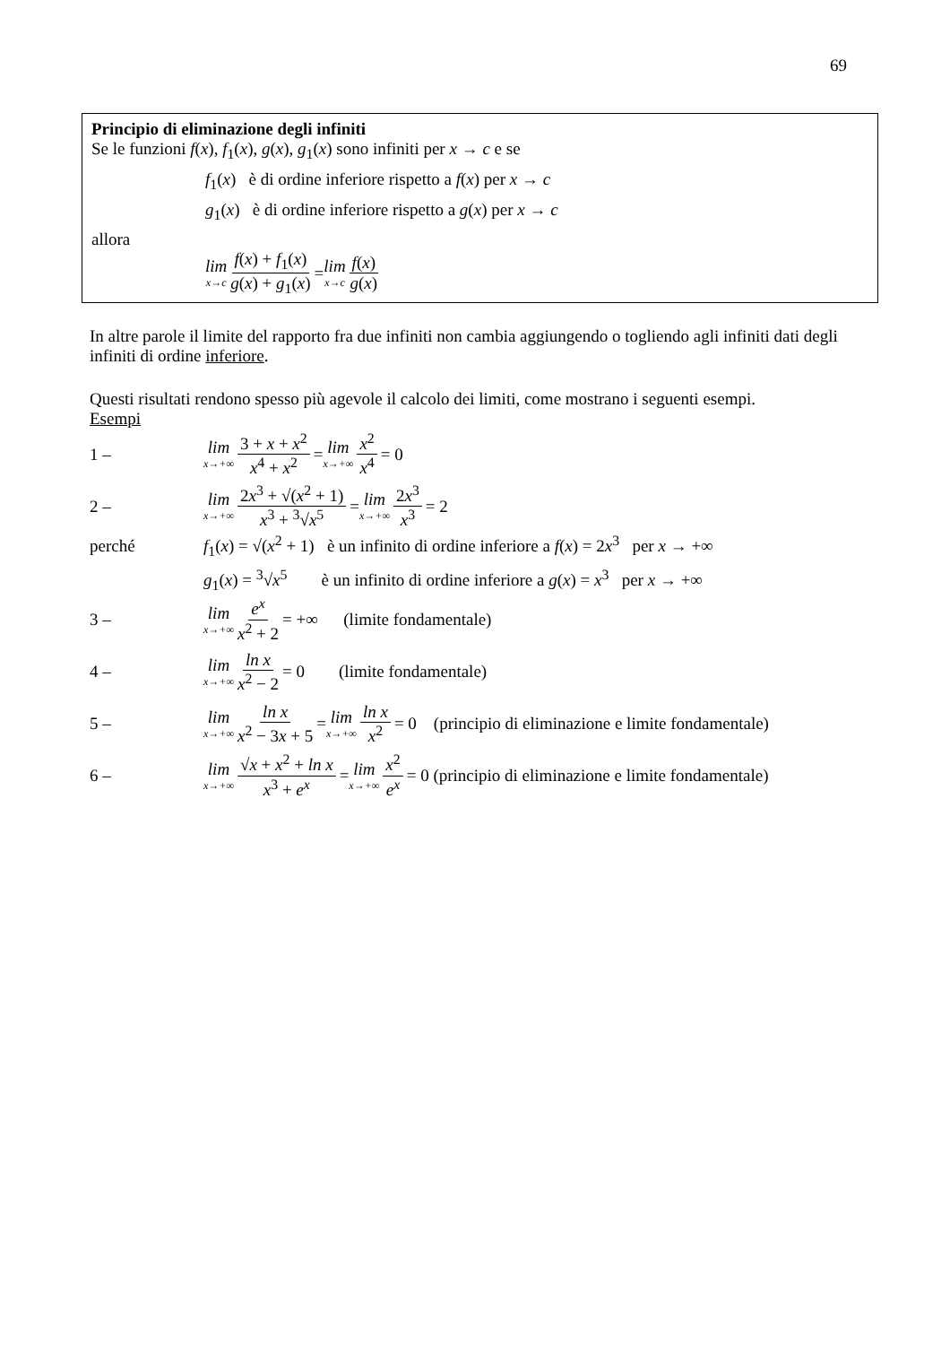69
Principio di eliminazione degli infiniti
Se le funzioni f(x), f<sub>1</sub>(x), g(x), g<sub>1</sub>(x) sono infiniti per x → c e se
f<sub>1</sub>(x) è di ordine inferiore rispetto a f(x) per x → c
g<sub>1</sub>(x) è di ordine inferiore rispetto a g(x) per x → c
allora
lim x→c f(x) + f<sub>1</sub>(x) g(x) + g<sub>1</sub>(x) = lim x→c f(x) g(x)
In altre parole il limite del rapporto fra due infiniti non cambia aggiungendo o togliendo agli infiniti dati degli infiniti di ordine inferiore.
Questi risultati rendono spesso più agevole il calcolo dei limiti, come mostrano i seguenti esempi.
Esempi
1 – lim x→+∞ 3 + x + x<sup>2</sup> x<sup>4</sup> + x<sup>2</sup> = lim x→+∞ x<sup>2</sup> x<sup>4</sup> = 0
2 – lim x→+∞ 2x<sup>3</sup> + √(x<sup>2</sup> + 1) x<sup>3</sup> + <sup>3</sup>√x<sup>5</sup> = lim x→+∞ 2x<sup>3</sup> x<sup>3</sup> = 2
perché f<sub>1</sub>(x) = √(x<sup>2</sup> + 1) è un infinito di ordine inferiore a f(x) = 2x<sup>3</sup> per x → +∞
g<sub>1</sub>(x) = <sup>3</sup>√x<sup>5</sup> è un infinito di ordine inferiore a g(x) = x<sup>3</sup> per x → +∞
3 – lim x→+∞ e<sup>x</sup> x<sup>2</sup> + 2 = +∞ (limite fondamentale)
4 – lim x→+∞ ln x x<sup>2</sup> − 2 = 0 (limite fondamentale)
5 – lim x→+∞ ln x x<sup>2</sup> − 3x + 5 = lim x→+∞ ln x x<sup>2</sup> = 0 (principio di eliminazione e limite fondamentale)
6 – lim x→+∞ √x + x<sup>2</sup> + ln x x<sup>3</sup> + e<sup>x</sup> = lim x→+∞ x<sup>2</sup> e<sup>x</sup> = 0 (principio di eliminazione e limite fondamentale)